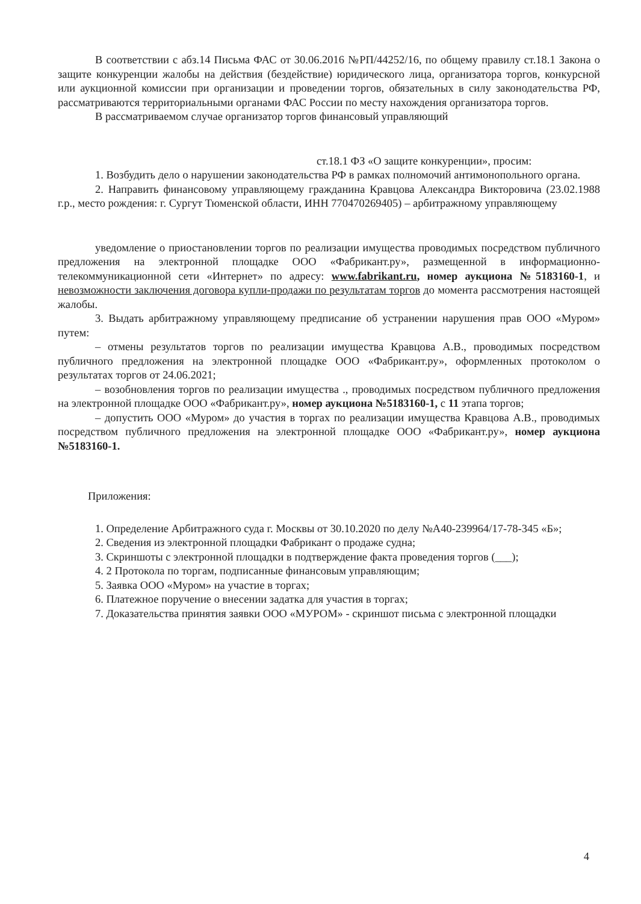В соответствии с абз.14 Письма ФАС от 30.06.2016 №РП/44252/16, по общему правилу ст.18.1 Закона о защите конкуренции жалобы на действия (бездействие) юридического лица, организатора торгов, конкурсной или аукционной комиссии при организации и проведении торгов, обязательных в силу законодательства РФ, рассматриваются территориальными органами ФАС России по месту нахождения организатора торгов.
В рассматриваемом случае организатор торгов финансовый управляющий
ст.18.1 ФЗ «О защите конкуренции», просим:
1. Возбудить дело о нарушении законодательства РФ в рамках полномочий антимонопольного органа.
2. Направить финансовому управляющему гражданина Кравцова Александра Викторовича (23.02.1988 г.р., место рождения: г. Сургут Тюменской области, ИНН 770470269405) – арбитражному управляющему
уведомление о приостановлении торгов по реализации имущества проводимых посредством публичного предложения на электронной площадке ООО «Фабрикант.ру», размещенной в информационно-телекоммуникационной сети «Интернет» по адресу: www.fabrikant.ru, номер аукциона №5183160-1, и невозможности заключения договора купли-продажи по результатам торгов до момента рассмотрения настоящей жалобы.
3. Выдать арбитражному управляющему предписание об устранении нарушения прав ООО «Муром» путем:
– отмены результатов торгов по реализации имущества Кравцова А.В., проводимых посредством публичного предложения на электронной площадке ООО «Фабрикант.ру», оформленных протоколом о результатах торгов от 24.06.2021;
– возобновления торгов по реализации имущества ., проводимых посредством публичного предложения на электронной площадке ООО «Фабрикант.ру», номер аукциона №5183160-1, с 11 этапа торгов;
– допустить ООО «Муром» до участия в торгах по реализации имущества Кравцова А.В., проводимых посредством публичного предложения на электронной площадке ООО «Фабрикант.ру», номер аукциона №5183160-1.
Приложения:
1. Определение Арбитражного суда г. Москвы от 30.10.2020 по делу №А40-239964/17-78-345 «Б»;
2. Сведения из электронной площадки Фабрикант о продаже судна;
3. Скриншоты с электронной площадки в подтверждение факта проведения торгов (___);
4. 2 Протокола по торгам, подписанные финансовым управляющим;
5. Заявка ООО «Муром» на участие в торгах;
6. Платежное поручение о внесении задатка для участия в торгах;
7. Доказательства принятия заявки ООО «МУРОМ» - скриншот письма с электронной площадки
4